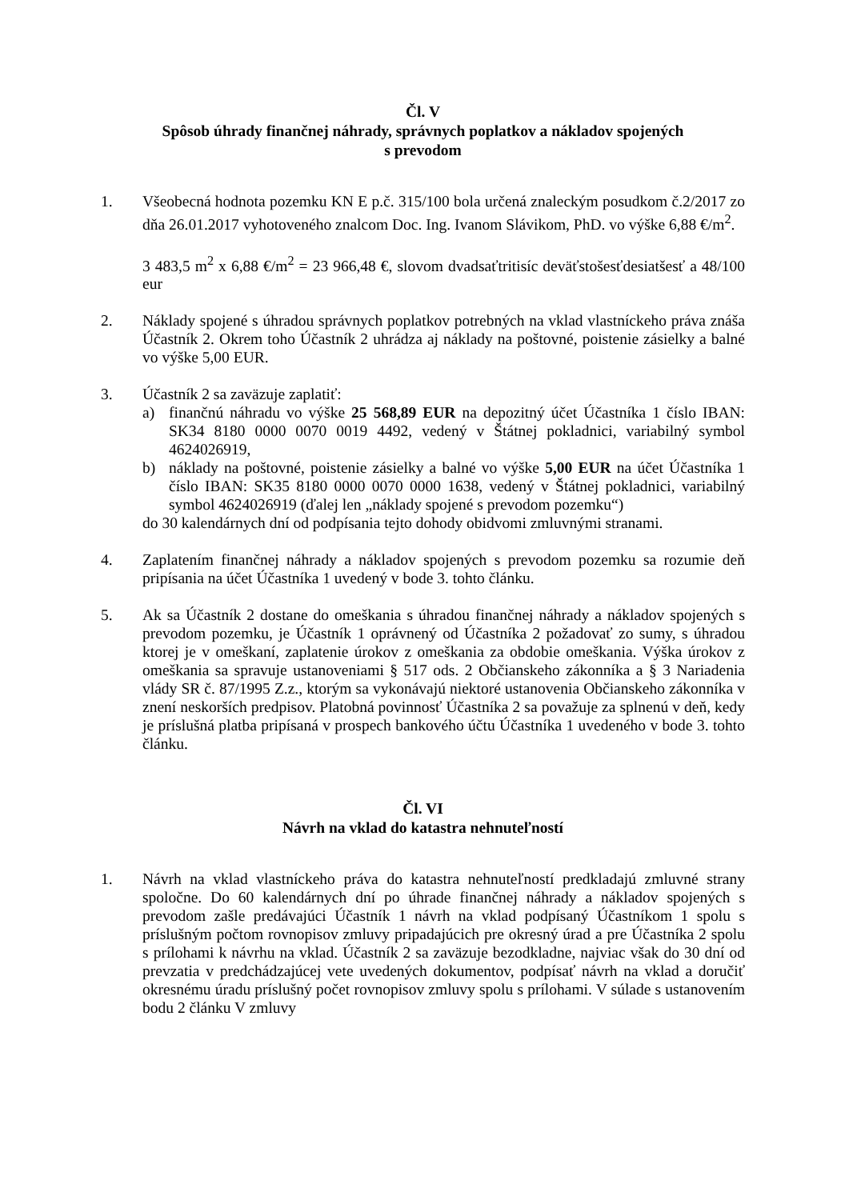Čl. V
Spôsob úhrady finančnej náhrady, správnych poplatkov a nákladov spojených
s prevodom
1. Všeobecná hodnota pozemku KN E p.č. 315/100 bola určená znaleckým posudkom č.2/2017 zo dňa 26.01.2017 vyhotoveného znalcom Doc. Ing. Ivanom Slávikom, PhD. vo výške 6,88 €/m<sup>2</sup>.
3 483,5 m<sup>2</sup> x 6,88 €/m<sup>2</sup> = 23 966,48 €, slovom dvadsaťtritisíc deväťstošesťdesiatšesť a 48/100 eur
2. Náklady spojené s úhradou správnych poplatkov potrebných na vklad vlastníckeho práva znáša Účastník 2. Okrem toho Účastník 2 uhrádza aj náklady na poštovné, poistenie zásielky a balné vo výške 5,00 EUR.
3. Účastník 2 sa zaväzuje zaplatiť:
a) finančnú náhradu vo výške 25 568,89 EUR na depozitný účet Účastníka 1 číslo IBAN: SK34 8180 0000 0070 0019 4492, vedený v Štátnej pokladnici, variabilný symbol 4624026919,
b) náklady na poštovné, poistenie zásielky a balné vo výške 5,00 EUR na účet Účastníka 1 číslo IBAN: SK35 8180 0000 0070 0000 1638, vedený v Štátnej pokladnici, variabilný symbol 4624026919 (ďalej len „náklady spojené s prevodom pozemku“)
do 30 kalendárnych dní od podpísania tejto dohody obidvomi zmluvnými stranami.
4. Zaplatením finančnej náhrady a nákladov spojených s prevodom pozemku sa rozumie deň pripísania na účet Účastníka 1 uvedený v bode 3. tohto článku.
5. Ak sa Účastník 2 dostane do omeškania s úhradou finančnej náhrady a nákladov spojených s prevodom pozemku, je Účastník 1 oprávnený od Účastníka 2 požadovať zo sumy, s úhradou ktorej je v omeškaní, zaplatenie úrokov z omeškania za obdobie omeškania. Výška úrokov z omeškania sa spravuje ustanoveniami § 517 ods. 2 Občianskeho zákonníka a § 3 Nariadenia vlády SR č. 87/1995 Z.z., ktorým sa vykonávajú niektoré ustanovenia Občianskeho zákonníka v znení neskorších predpisov. Platobná povinnosť Účastníka 2 sa považuje za splnenú v deň, kedy je príslušná platba pripísaná v prospech bankového účtu Účastníka 1 uvedeného v bode 3. tohto článku.
Čl. VI
Návrh na vklad do katastra nehnuteľností
1. Návrh na vklad vlastníckeho práva do katastra nehnuteľností predkladajú zmluvné strany spoločne. Do 60 kalendárnych dní po úhrade finančnej náhrady a nákladov spojených s prevodom zašle predávajúci Účastník 1 návrh na vklad podpísaný Účastníkom 1 spolu s príslušným počtom rovnopisov zmluvy pripadajúcich pre okresný úrad a pre Účastníka 2 spolu s prílohami k návrhu na vklad. Účastník 2 sa zaväzuje bezodkladne, najviac však do 30 dní od prevzatia v predchádzajúcej vete uvedených dokumentov, podpísať návrh na vklad a doručiť okresnému úradu príslušný počet rovnopisov zmluvy spolu s prílohami. V súlade s ustanovením bodu 2 článku V zmluvy